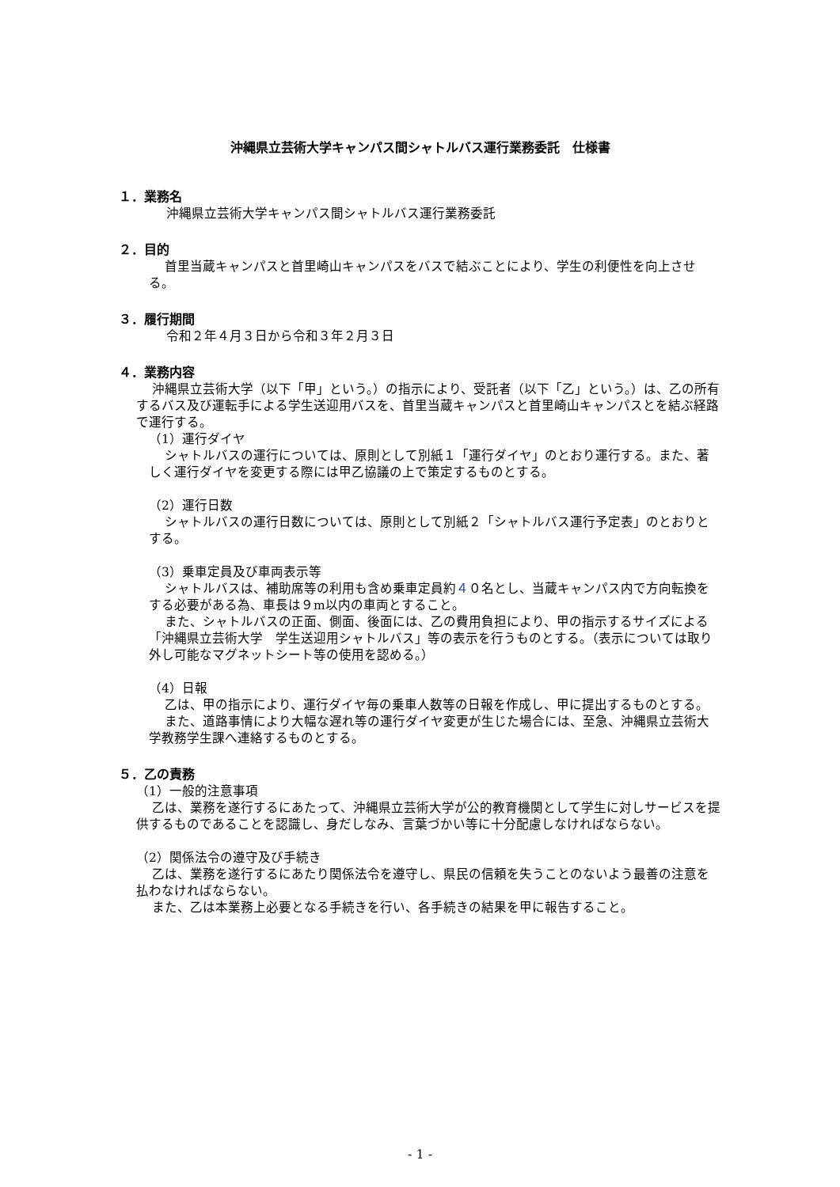沖縄県立芸術大学キャンパス間シャトルバス運行業務委託　仕様書
１．業務名
沖縄県立芸術大学キャンパス間シャトルバス運行業務委託
２．目的
首里当蔵キャンパスと首里崎山キャンパスをバスで結ぶことにより、学生の利便性を向上させる。
３．履行期間
令和２年４月３日から令和３年２月３日
４．業務内容
沖縄県立芸術大学（以下「甲」という。）の指示により、受託者（以下「乙」という。）は、乙の所有するバス及び運転手による学生送迎用バスを、首里当蔵キャンパスと首里崎山キャンパスとを結ぶ経路で運行する。
（1）運行ダイヤ
シャトルバスの運行については、原則として別紙１「運行ダイヤ」のとおり運行する。また、著しく運行ダイヤを変更する際には甲乙協議の上で策定するものとする。
（2）運行日数
シャトルバスの運行日数については、原則として別紙２「シャトルバス運行予定表」のとおりとする。
（3）乗車定員及び車両表示等
シャトルバスは、補助席等の利用も含め乗車定員約４０名とし、当蔵キャンパス内で方向転換をする必要がある為、車長は９m以内の車両とすること。
また、シャトルバスの正面、側面、後面には、乙の費用負担により、甲の指示するサイズによる「沖縄県立芸術大学　学生送迎用シャトルバス」等の表示を行うものとする。（表示については取り外し可能なマグネットシート等の使用を認める。）
（4）日報
乙は、甲の指示により、運行ダイヤ毎の乗車人数等の日報を作成し、甲に提出するものとする。
また、道路事情により大幅な遅れ等の運行ダイヤ変更が生じた場合には、至急、沖縄県立芸術大学教務学生課へ連絡するものとする。
５．乙の責務
（1）一般的注意事項
乙は、業務を遂行するにあたって、沖縄県立芸術大学が公的教育機関として学生に対しサービスを提供するものであることを認識し、身だしなみ、言葉づかい等に十分配慮しなければならない。
（2）関係法令の遵守及び手続き
乙は、業務を遂行するにあたり関係法令を遵守し、県民の信頼を失うことのないよう最善の注意を払わなければならない。
また、乙は本業務上必要となる手続きを行い、各手続きの結果を甲に報告すること。
- 1 -